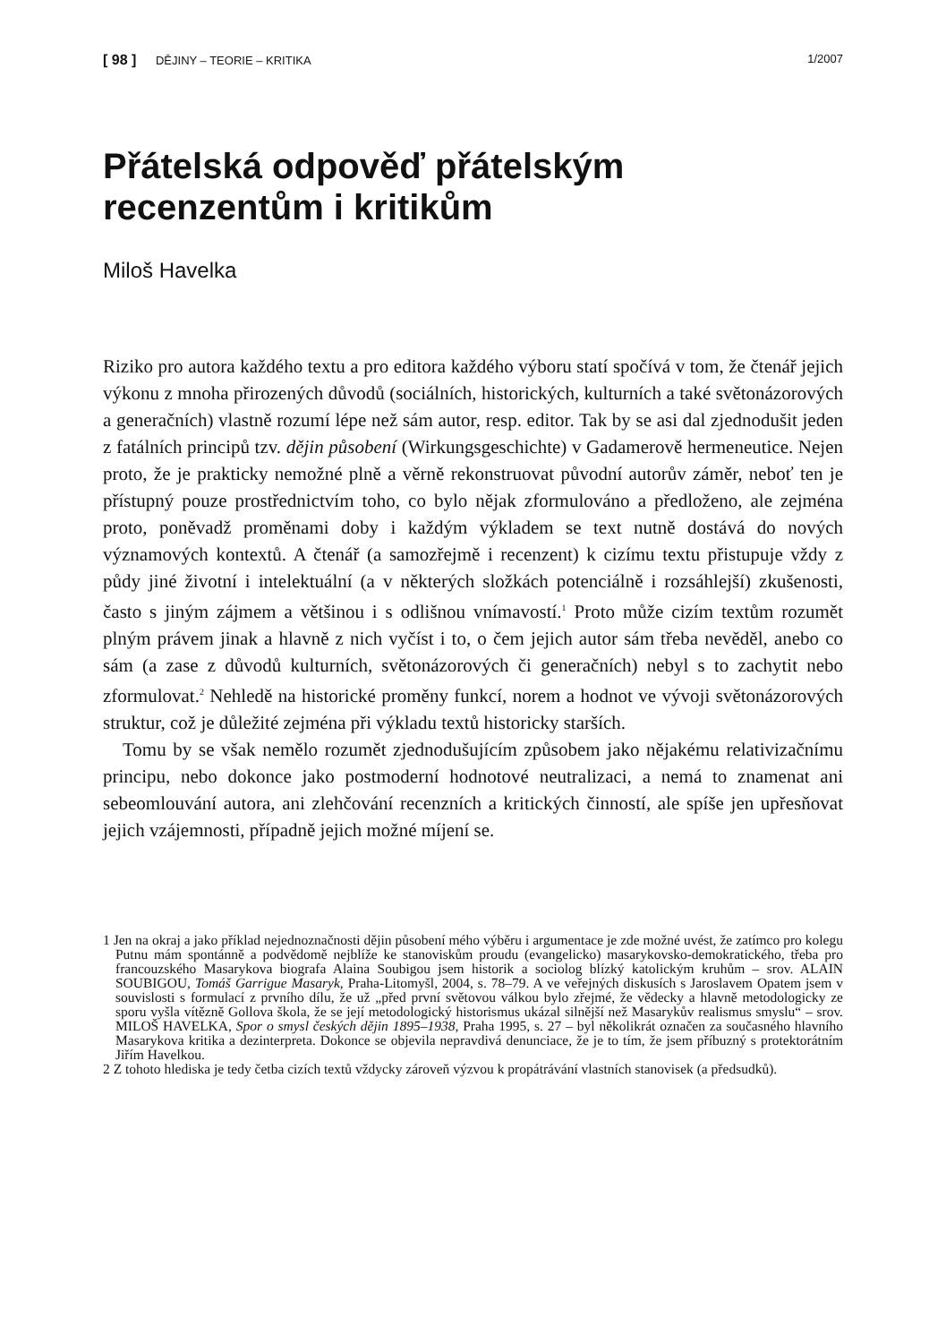[ 98 ] DĚJINY – TEORIE – KRITIKA 1/2007
Přátelská odpověď přátelským recenzentům i kritikům
Miloš Havelka
Riziko pro autora každého textu a pro editora každého výboru statí spočívá v tom, že čtenář jejich výkonu z mnoha přirozených důvodů (sociálních, historických, kulturních a také světonázorových a generačních) vlastně rozumí lépe než sám autor, resp. editor. Tak by se asi dal zjednodušit jeden z fatálních principů tzv. dějin působení (Wirkungsgeschichte) v Gadamerově hermeneutice. Nejen proto, že je prakticky nemožné plně a věrně rekonstruovat původní autorův záměr, neboť ten je přístupný pouze prostřednictvím toho, co bylo nějak zformulováno a předloženo, ale zejména proto, poněvadž proměnami doby i každým výkladem se text nutně dostává do nových významových kontextů. A čtenář (a samozřejmě i recenzent) k cizímu textu přistupuje vždy z půdy jiné životní i intelektuální (a v některých složkách potenciálně i rozsáhlejší) zkušenosti, často s jiným zájmem a většinou i s odlišnou vnímavostí.<sup>1</sup> Proto může cizím textům rozumět plným právem jinak a hlavně z nich vyčíst i to, o čem jejich autor sám třeba nevěděl, anebo co sám (a zase z důvodů kulturních, světonázorových či generačních) nebyl s to zachytit nebo zformulovat.<sup>2</sup> Nehledě na historické proměny funkcí, norem a hodnot ve vývoji světonázorových struktur, což je důležité zejména při výkladu textů historicky starších.
Tomu by se však nemělo rozumět zjednodušujícím způsobem jako nějakému relativizačnímu principu, nebo dokonce jako postmoderní hodnotové neutralizaci, a nemá to znamenat ani sebeomlouvání autora, ani zlehčování recenzních a kritických činností, ale spíše jen upřesňovat jejich vzájemnosti, případně jejich možné míjení se.
1 Jen na okraj a jako příklad nejednoznačnosti dějin působení mého výběru i argumentace je zde možné uvést, že zatímco pro kolegu Putnu mám spontánně a podvědomě nejblíže ke stanoviskům proudu (evangelicko) masarykovsko-demokratického, třeba pro francouzského Masarykova biografa Alaina Soubigou jsem historik a sociolog blízký katolickým kruhům – srov. ALAIN SOUBIGOU, Tomáš Garrigue Masaryk, Praha-Litomyšl, 2004, s. 78–79. A ve veřejných diskusích s Jaroslavem Opatem jsem v souvislosti s formulací z prvního dílu, že už „před první světovou válkou bylo zřejmé, že vědecky a hlavně metodologicky ze sporu vyšla vítězně Gollova škola, že se její metodologický historismus ukázal silnější než Masarykův realismus smyslu“ – srov. MILOŠ HAVELKA, Spor o smysl českých dějin 1895–1938, Praha 1995, s. 27 – byl několikrát označen za současného hlavního Masarykova kritika a dezinterpreta. Dokonce se objevila nepravdivá denunciace, že je to tím, že jsem příbuzný s protektorátním Jiřím Havelkou.
2 Z tohoto hlediska je tedy četba cizích textů vždycky zároveň výzvou k propátrávání vlastních stanovisek (a předsudků).